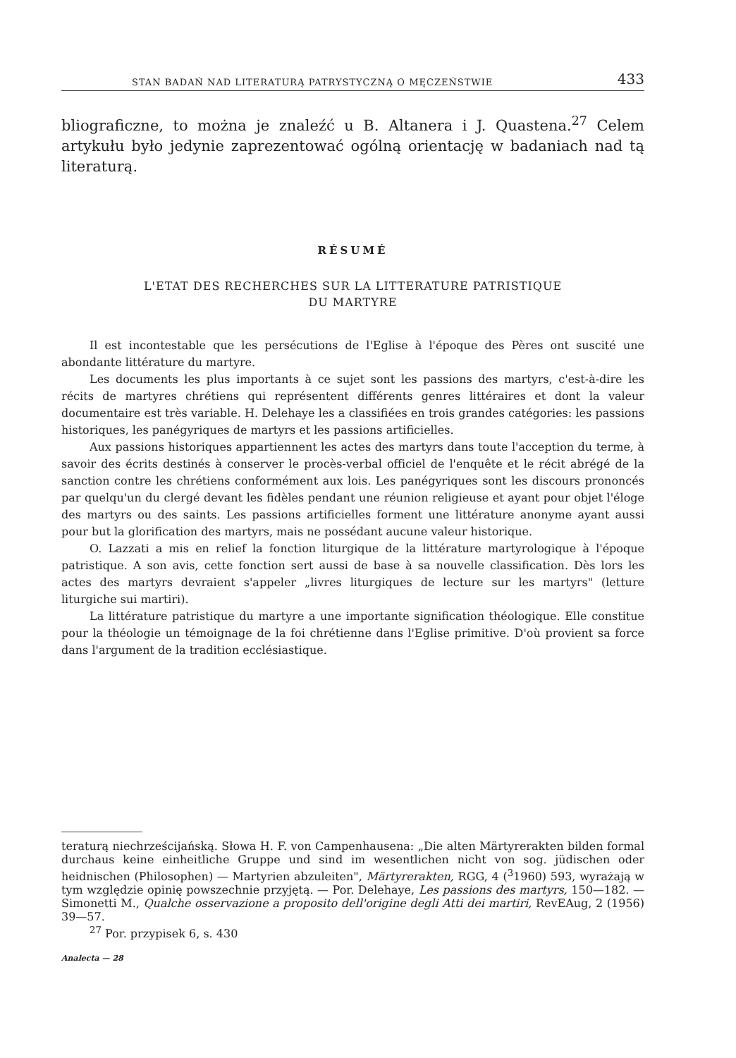STAN BADAŃ NAD LITERATURĄ PATRYSTYCZNĄ O MĘCZEŃSTWIE 433
bliograficzne, to można je znaleźć u B. Altanera i J. Quastena.<sup>27</sup> Celem artykułu było jedynie zaprezentować ogólną orientację w badaniach nad tą literaturą.
RÉSUMÉ
L'ETAT DES RECHERCHES SUR LA LITTERATURE PATRISTIQUE
DU MARTYRE
Il est incontestable que les persécutions de l'Eglise à l'époque des Pères ont suscité une abondante littérature du martyre.
Les documents les plus importants à ce sujet sont les passions des martyrs, c'est-à-dire les récits de martyres chrétiens qui représentent différents genres littéraires et dont la valeur documentaire est très variable. H. Delehaye les a classifiées en trois grandes catégories: les passions historiques, les panégyriques de martyrs et les passions artificielles.
Aux passions historiques appartiennent les actes des martyrs dans toute l'acception du terme, à savoir des écrits destinés à conserver le procès-verbal officiel de l'enquête et le récit abrégé de la sanction contre les chrétiens conformément aux lois. Les panégyriques sont les discours prononcés par quelqu'un du clergé devant les fidèles pendant une réunion religieuse et ayant pour objet l'éloge des martyrs ou des saints. Les passions artificielles forment une littérature anonyme ayant aussi pour but la glorification des martyrs, mais ne possédant aucune valeur historique.
O. Lazzati a mis en relief la fonction liturgique de la littérature martyrologique à l'époque patristique. A son avis, cette fonction sert aussi de base à sa nouvelle classification. Dès lors les actes des martyrs devraient s'appeler „livres liturgiques de lecture sur les martyrs" (letture liturgiche sui martiri).
La littérature patristique du martyre a une importante signification théologique. Elle constitue pour la théologie un témoignage de la foi chrétienne dans l'Eglise primitive. D'où provient sa force dans l'argument de la tradition ecclésiastique.
teraturą niechrześcijańską. Słowa H. F. von Campenhausena: „Die alten Märtyrerakten bilden formal durchaus keine einheitliche Gruppe und sind im wesentlichen nicht von sog. jüdischen oder heidnischen (Philosophen) — Martyrien abzuleiten", Märtyrerakten, RGG, 4 (<sup>3</sup>1960) 593, wyrażają w tym względzie opinię powszechnie przyjętą. — Por. Delehaye, Les passions des martyrs, 150—182. — Simonetti M., Qualche osservazione a proposito dell'origine degli Atti dei martiri, RevEAug, 2 (1956) 39—57.
<sup>27</sup> Por. przypisek 6, s. 430
Analecta — 28